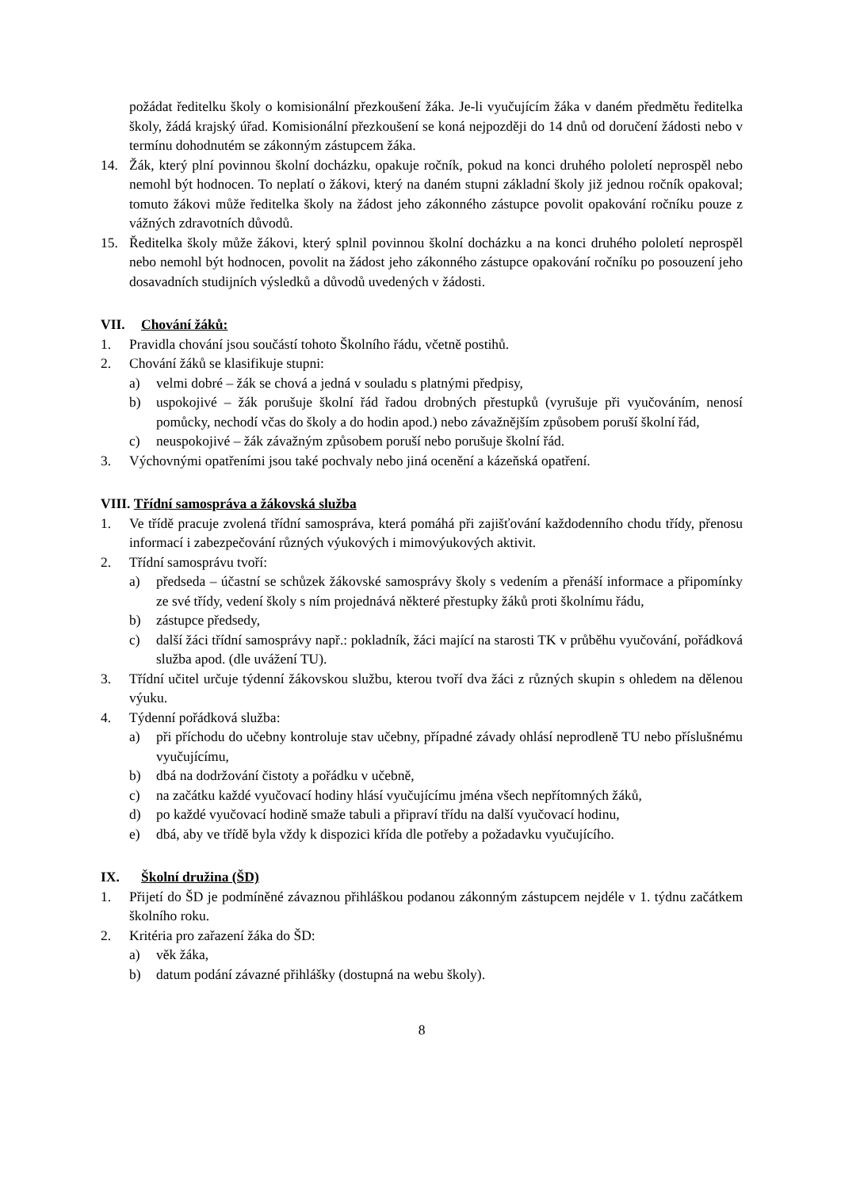požádat ředitelku školy o komisionální přezkoušení žáka. Je-li vyučujícím žáka v daném předmětu ředitelka školy, žádá krajský úřad. Komisionální přezkoušení se koná nejpozději do 14 dnů od doručení žádosti nebo v termínu dohodnutém se zákonným zástupcem žáka.
14. Žák, který plní povinnou školní docházku, opakuje ročník, pokud na konci druhého pololetí neprospěl nebo nemohl být hodnocen. To neplatí o žákovi, který na daném stupni základní školy již jednou ročník opakoval; tomuto žákovi může ředitelka školy na žádost jeho zákonného zástupce povolit opakování ročníku pouze z vážných zdravotních důvodů.
15. Ředitelka školy může žákovi, který splnil povinnou školní docházku a na konci druhého pololetí neprospěl nebo nemohl být hodnocen, povolit na žádost jeho zákonného zástupce opakování ročníku po posouzení jeho dosavadních studijních výsledků a důvodů uvedených v žádosti.
VII. Chování žáků:
1. Pravidla chování jsou součástí tohoto Školního řádu, včetně postihů.
2. Chování žáků se klasifikuje stupni:
a) velmi dobré – žák se chová a jedná v souladu s platnými předpisy,
b) uspokojivé – žák porušuje školní řád řadou drobných přestupků (vyrušuje při vyučováním, nenosí pomůcky, nechodí včas do školy a do hodin apod.) nebo závažnějším způsobem poruší školní řád,
c) neuspokojivé – žák závažným způsobem poruší nebo porušuje školní řád.
3. Výchovnými opatřeními jsou také pochvaly nebo jiná ocenění a kázeňská opatření.
VIII. Třídní samospráva a žákovská služba
1. Ve třídě pracuje zvolená třídní samospráva, která pomáhá při zajišťování každodenního chodu třídy, přenosu informací i zabezpečování různých výukových i mimovýukových aktivit.
2. Třídní samosprávu tvoří:
a) předseda – účastní se schůzek žákovské samosprávy školy s vedením a přenáší informace a připomínky ze své třídy, vedení školy s ním projednává některé přestupky žáků proti školnímu řádu,
b) zástupce předsedy,
c) další žáci třídní samosprávy např.: pokladník, žáci mající na starosti TK v průběhu vyučování, pořádková služba apod. (dle uvážení TU).
3. Třídní učitel určuje týdenní žákovskou službu, kterou tvoří dva žáci z různých skupin s ohledem na dělenou výuku.
4. Týdenní pořádková služba:
a) při příchodu do učebny kontroluje stav učebny, případné závady ohlásí neprodleně TU nebo příslušnému vyučujícímu,
b) dbá na dodržování čistoty a pořádku v učebně,
c) na začátku každé vyučovací hodiny hlásí vyučujícímu jména všech nepřítomných žáků,
d) po každé vyučovací hodině smaže tabuli a připraví třídu na další vyučovací hodinu,
e) dbá, aby ve třídě byla vždy k dispozici křída dle potřeby a požadavku vyučujícího.
IX. Školní družina (ŠD)
1. Přijetí do ŠD je podmíněné závaznou přihláškou podanou zákonným zástupcem nejdéle v 1. týdnu začátkem školního roku.
2. Kritéria pro zařazení žáka do ŠD:
a) věk žáka,
b) datum podání závazné přihlášky (dostupná na webu školy).
8